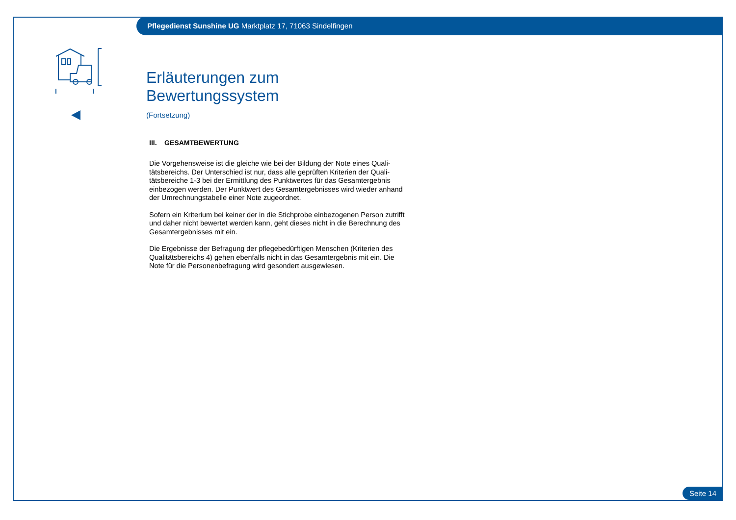Pflegedienst Sunshine UG Marktplatz 17, 71063 Sindelfingen
Erläuterungen zum Bewertungssystem
(Fortsetzung)
III. GESAMTBEWERTUNG
Die Vorgehensweise ist die gleiche wie bei der Bildung der Note eines Quali-tätsbereichs. Der Unterschied ist nur, dass alle geprüften Kriterien der Quali-tätsbereiche 1-3 bei der Ermittlung des Punktwertes für das Gesamtergebnis einbezogen werden. Der Punktwert des Gesamtergebnisses wird wieder anhand der Umrechnungstabelle einer Note zugeordnet.
Sofern ein Kriterium bei keiner der in die Stichprobe einbezogenen Person zutrifft und daher nicht bewertet werden kann, geht dieses nicht in die Berechnung des Gesamtergebnisses mit ein.
Die Ergebnisse der Befragung der pflegebedürftigen Menschen (Kriterien des Qualitätsbereichs 4) gehen ebenfalls nicht in das Gesamtergebnis mit ein. Die Note für die Personenbefragung wird gesondert ausgewiesen.
Seite 14